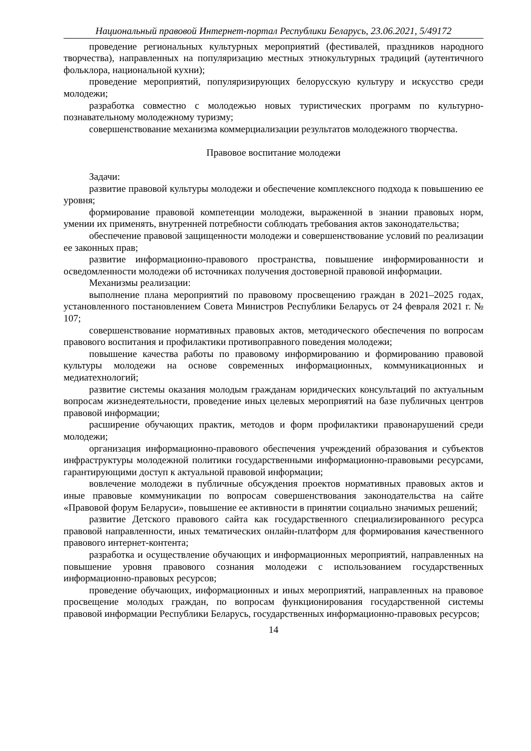Национальный правовой Интернет-портал Республики Беларусь, 23.06.2021, 5/49172
проведение региональных культурных мероприятий (фестивалей, праздников народного творчества), направленных на популяризацию местных этнокультурных традиций (аутентичного фольклора, национальной кухни);
проведение мероприятий, популяризирующих белорусскую культуру и искусство среди молодежи;
разработка совместно с молодежью новых туристических программ по культурно-познавательному молодежному туризму;
совершенствование механизма коммерциализации результатов молодежного творчества.
Правовое воспитание молодежи
Задачи:
развитие правовой культуры молодежи и обеспечение комплексного подхода к повышению ее уровня;
формирование правовой компетенции молодежи, выраженной в знании правовых норм, умении их применять, внутренней потребности соблюдать требования актов законодательства;
обеспечение правовой защищенности молодежи и совершенствование условий по реализации ее законных прав;
развитие информационно-правового пространства, повышение информированности и осведомленности молодежи об источниках получения достоверной правовой информации.
Механизмы реализации:
выполнение плана мероприятий по правовому просвещению граждан в 2021–2025 годах, установленного постановлением Совета Министров Республики Беларусь от 24 февраля 2021 г. № 107;
совершенствование нормативных правовых актов, методического обеспечения по вопросам правового воспитания и профилактики противоправного поведения молодежи;
повышение качества работы по правовому информированию и формированию правовой культуры молодежи на основе современных информационных, коммуникационных и медиатехнологий;
развитие системы оказания молодым гражданам юридических консультаций по актуальным вопросам жизнедеятельности, проведение иных целевых мероприятий на базе публичных центров правовой информации;
расширение обучающих практик, методов и форм профилактики правонарушений среди молодежи;
организация информационно-правового обеспечения учреждений образования и субъектов инфраструктуры молодежной политики государственными информационно-правовыми ресурсами, гарантирующими доступ к актуальной правовой информации;
вовлечение молодежи в публичные обсуждения проектов нормативных правовых актов и иные правовые коммуникации по вопросам совершенствования законодательства на сайте «Правовой форум Беларуси», повышение ее активности в принятии социально значимых решений;
развитие Детского правового сайта как государственного специализированного ресурса правовой направленности, иных тематических онлайн-платформ для формирования качественного правового интернет-контента;
разработка и осуществление обучающих и информационных мероприятий, направленных на повышение уровня правового сознания молодежи с использованием государственных информационно-правовых ресурсов;
проведение обучающих, информационных и иных мероприятий, направленных на правовое просвещение молодых граждан, по вопросам функционирования государственной системы правовой информации Республики Беларусь, государственных информационно-правовых ресурсов;
14